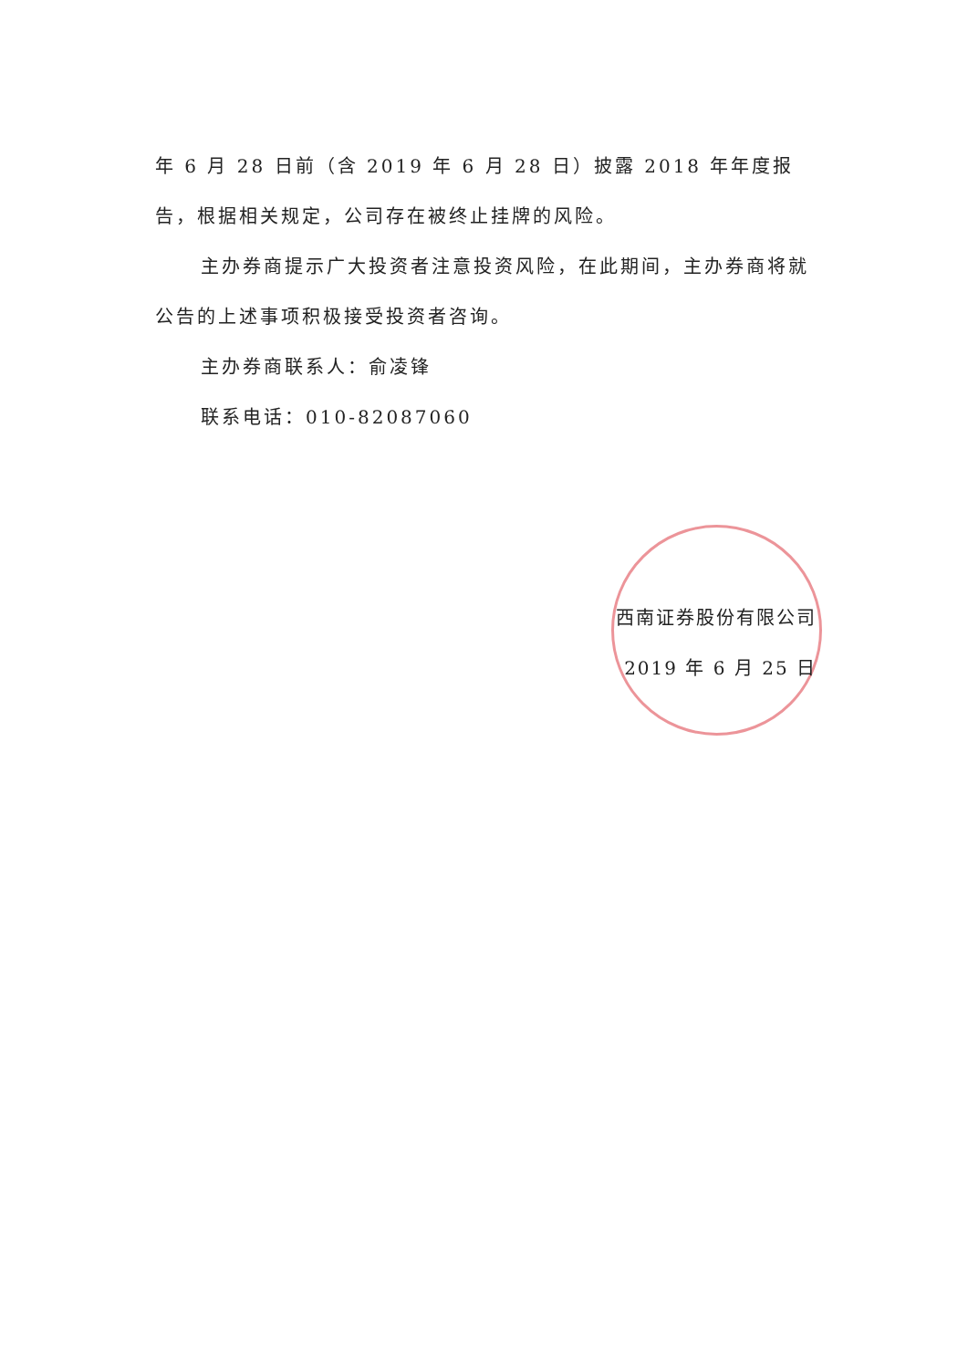年 6 月 28 日前（含 2019 年 6 月 28 日）披露 2018 年年度报告，根据相关规定，公司存在被终止挂牌的风险。
主办券商提示广大投资者注意投资风险，在此期间，主办券商将就公告的上述事项积极接受投资者咨询。
主办券商联系人：俞凌锋
联系电话：010-82087060
西南证券股份有限公司
2019 年 6 月 25 日